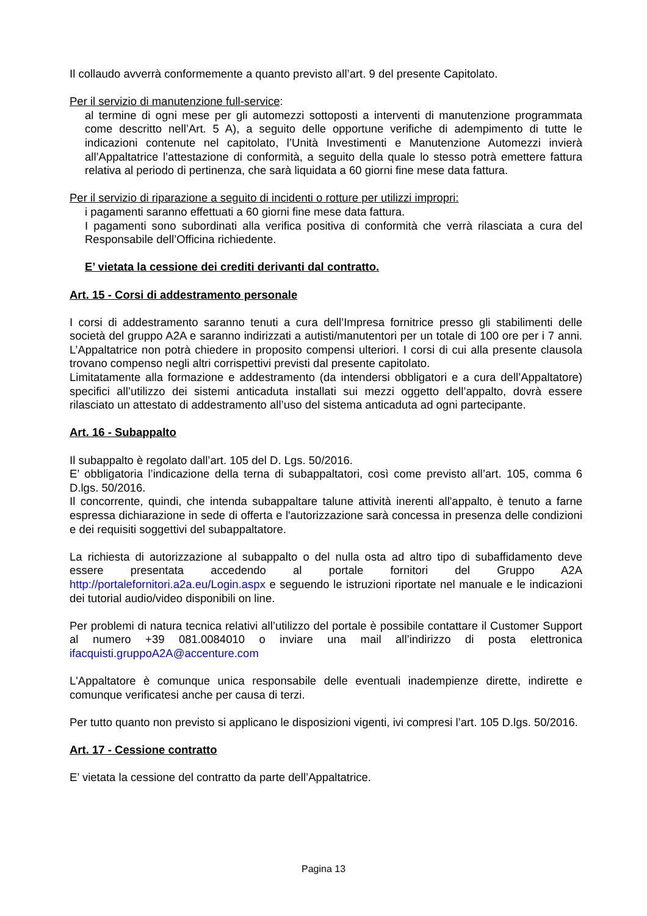Il collaudo avverrà conformemente a quanto previsto all’art. 9 del presente Capitolato.
Per il servizio di manutenzione full-service:
al termine di ogni mese per gli automezzi sottoposti a interventi di manutenzione programmata come descritto nell’Art. 5 A), a seguito delle opportune verifiche di adempimento di tutte le indicazioni contenute nel capitolato, l’Unità Investimenti e Manutenzione Automezzi invierà all’Appaltatrice l’attestazione di conformità, a seguito della quale lo stesso potrà emettere fattura relativa al periodo di pertinenza, che sarà liquidata a 60 giorni fine mese data fattura.
Per il servizio di riparazione a seguito di incidenti o rotture per utilizzi impropri:
i pagamenti saranno effettuati a 60 giorni fine mese data fattura.
I pagamenti sono subordinati alla verifica positiva di conformità che verrà rilasciata a cura del Responsabile dell’Officina richiedente.
E’ vietata la cessione dei crediti derivanti dal contratto.
Art. 15 - Corsi di addestramento personale
I corsi di addestramento saranno tenuti a cura dell’Impresa fornitrice presso gli stabilimenti delle società del gruppo A2A e saranno indirizzati a autisti/manutentori per un totale di 100 ore per i 7 anni. L’Appaltatrice non potrà chiedere in proposito compensi ulteriori. I corsi di cui alla presente clausola trovano compenso negli altri corrispettivi previsti dal presente capitolato.
Limitatamente alla formazione e addestramento (da intendersi obbligatori e a cura dell’Appaltatore) specifici all’utilizzo dei sistemi anticaduta installati sui mezzi oggetto dell’appalto, dovrà essere rilasciato un attestato di addestramento all’uso del sistema anticaduta ad ogni partecipante.
Art. 16 - Subappalto
Il subappalto è regolato dall’art. 105 del D. Lgs. 50/2016.
E’ obbligatoria l’indicazione della terna di subappaltatori, così come previsto all’art. 105, comma 6 D.lgs. 50/2016.
Il concorrente, quindi, che intenda subappaltare talune attività inerenti all'appalto, è tenuto a farne espressa dichiarazione in sede di offerta e l'autorizzazione sarà concessa in presenza delle condizioni e dei requisiti soggettivi del subappaltatore.
La richiesta di autorizzazione al subappalto o del nulla osta ad altro tipo di subaffidamento deve essere presentata accedendo al portale fornitori del Gruppo A2A http://portalefornitori.a2a.eu/Login.aspx e seguendo le istruzioni riportate nel manuale e le indicazioni dei tutorial audio/video disponibili on line.
Per problemi di natura tecnica relativi all’utilizzo del portale è possibile contattare il Customer Support al numero +39 081.0084010 o inviare una mail all’indirizzo di posta elettronica ifacquisti.gruppoA2A@accenture.com
L'Appaltatore è comunque unica responsabile delle eventuali inadempienze dirette, indirette e comunque verificatesi anche per causa di terzi.
Per tutto quanto non previsto si applicano le disposizioni vigenti, ivi compresi l’art. 105 D.lgs. 50/2016.
Art. 17 - Cessione contratto
E’ vietata la cessione del contratto da parte dell’Appaltatrice.
Pagina 13